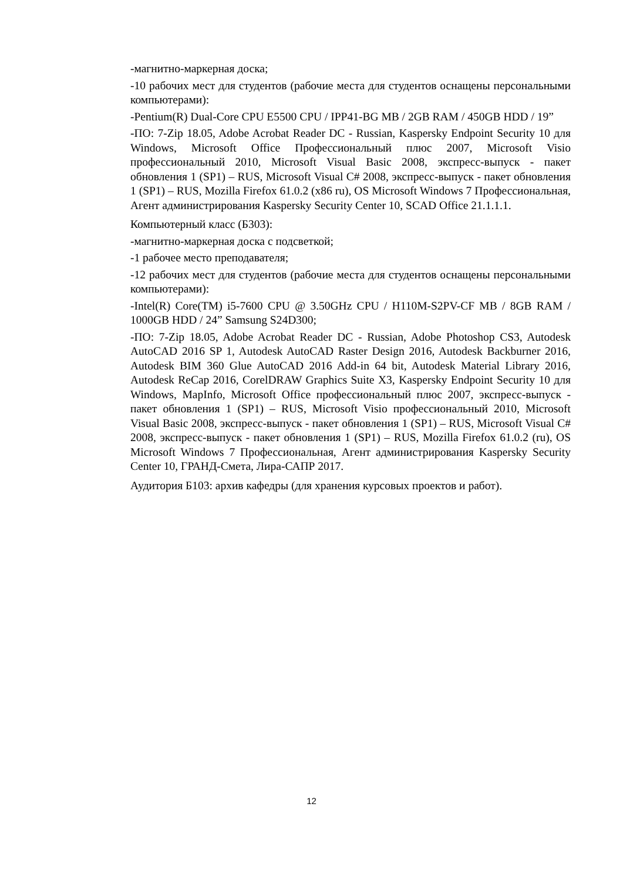-магнитно-маркерная доска;
-10 рабочих мест для студентов (рабочие места для студентов оснащены персональными компьютерами):
-Pentium(R) Dual-Core CPU E5500 CPU / IPP41-BG MB / 2GB RAM / 450GB HDD / 19”
-ПО: 7-Zip 18.05, Adobe Acrobat Reader DC - Russian, Kaspersky Endpoint Security 10 для Windows, Microsoft Office Профессиональный плюс 2007, Microsoft Visio профессиональный 2010, Microsoft Visual Basic 2008, экспресс-выпуск - пакет обновления 1 (SP1) – RUS, Microsoft Visual C# 2008, экспресс-выпуск - пакет обновления 1 (SP1) – RUS, Mozilla Firefox 61.0.2 (x86 ru), OS Microsoft Windows 7 Профессиональная, Агент администрирования Kaspersky Security Center 10, SCAD Office 21.1.1.1.
Компьютерный класс (Б303):
-магнитно-маркерная доска с подсветкой;
-1 рабочее место преподавателя;
-12 рабочих мест для студентов (рабочие места для студентов оснащены персональными компьютерами):
-Intel(R) Core(TM) i5-7600 CPU @ 3.50GHz CPU / H110M-S2PV-CF MB / 8GB RAM / 1000GB HDD / 24” Samsung S24D300;
-ПО: 7-Zip 18.05, Adobe Acrobat Reader DC - Russian, Adobe Photoshop CS3, Autodesk AutoCAD 2016 SP 1, Autodesk AutoCAD Raster Design 2016, Autodesk Backburner 2016, Autodesk BIM 360 Glue AutoCAD 2016 Add-in 64 bit, Autodesk Material Library 2016, Autodesk ReCap 2016, CorelDRAW Graphics Suite X3, Kaspersky Endpoint Security 10 для Windows, MapInfo, Microsoft Office профессиональный плюс 2007, экспресс-выпуск - пакет обновления 1 (SP1) – RUS, Microsoft Visio профессиональный 2010, Microsoft Visual Basic 2008, экспресс-выпуск - пакет обновления 1 (SP1) – RUS, Microsoft Visual C# 2008, экспресс-выпуск - пакет обновления 1 (SP1) – RUS, Mozilla Firefox 61.0.2 (ru), OS Microsoft Windows 7 Профессиональная, Агент администрирования Kaspersky Security Center 10, ГРАНД-Смета, Лира-САПР 2017.
Аудитория Б103: архив кафедры (для хранения курсовых проектов и работ).
12